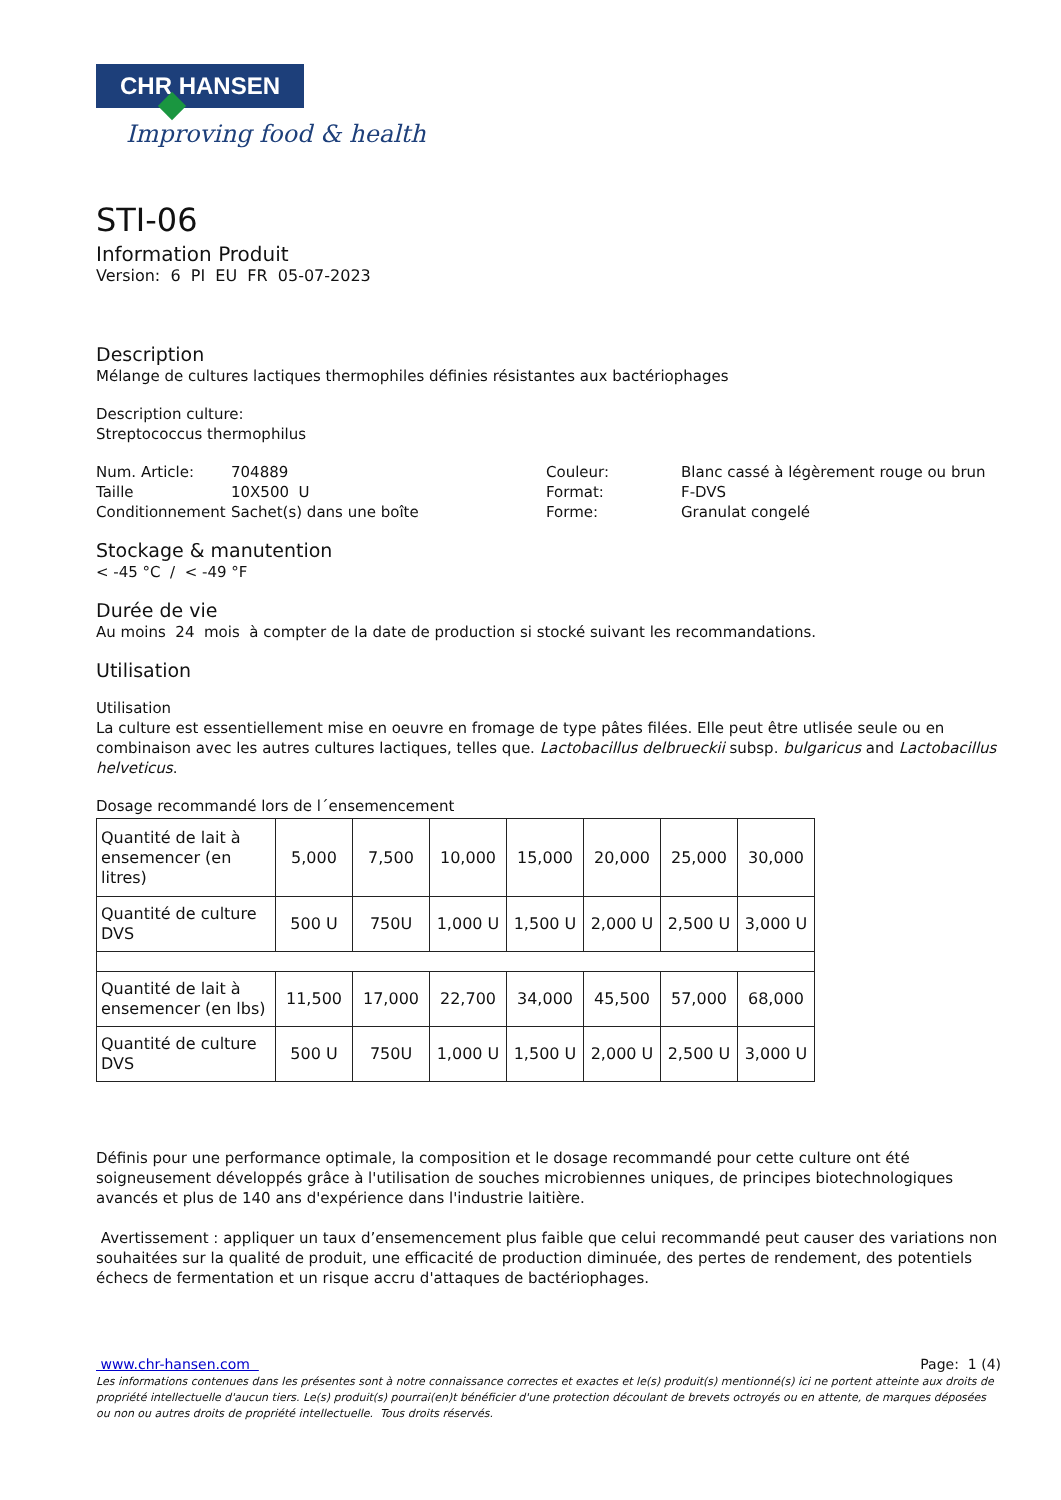CHR HANSEN
Improving food & health
STI-06
Information Produit
Version: 6 PI EU FR 05-07-2023
Description
Mélange de cultures lactiques thermophiles définies résistantes aux bactériophages
Description culture:
Streptococcus thermophilus
| Num. Article: | 704889 |
| Taille | 10X500 U |
| Conditionnement | Sachet(s) dans une boîte |
| Couleur: | Blanc cassé à légèrement rouge ou brun |
| Format: | F-DVS |
| Forme: | Granulat congelé |
Stockage & manutention
< -45 °C / < -49 °F
Durée de vie
Au moins 24 mois à compter de la date de production si stocké suivant les recommandations.
Utilisation
Utilisation
La culture est essentiellement mise en oeuvre en fromage de type pâtes filées. Elle peut être utlisée seule ou en combinaison avec les autres cultures lactiques, telles que. Lactobacillus delbrueckii subsp. bulgaricus and Lactobacillus helveticus.
Dosage recommandé lors de l´ensemencement
| Quantité de lait à ensemencer (en litres) | 5,000 | 7,500 | 10,000 | 15,000 | 20,000 | 25,000 | 30,000 |
| Quantité de culture DVS | 500 U | 750U | 1,000 U | 1,500 U | 2,000 U | 2,500 U | 3,000 U |
| Quantité de lait à ensemencer (en lbs) | 11,500 | 17,000 | 22,700 | 34,000 | 45,500 | 57,000 | 68,000 |
| Quantité de culture DVS | 500 U | 750U | 1,000 U | 1,500 U | 2,000 U | 2,500 U | 3,000 U |
Définis pour une performance optimale, la composition et le dosage recommandé pour cette culture ont été soigneusement développés grâce à l'utilisation de souches microbiennes uniques, de principes biotechnologiques avancés et plus de 140 ans d'expérience dans l'industrie laitière.
Avertissement : appliquer un taux d’ensemencement plus faible que celui recommandé peut causer des variations non souhaitées sur la qualité de produit, une efficacité de production diminuée, des pertes de rendement, des potentiels échecs de fermentation et un risque accru d'attaques de bactériophages.
www.chr-hansen.com Page: 1 (4)
Les informations contenues dans les présentes sont à notre connaissance correctes et exactes et le(s) produit(s) mentionné(s) ici ne portent atteinte aux droits de propriété intellectuelle d'aucun tiers. Le(s) produit(s) pourrai(en)t bénéficier d'une protection découlant de brevets octroyés ou en attente, de marques déposées ou non ou autres droits de propriété intellectuelle. Tous droits réservés.